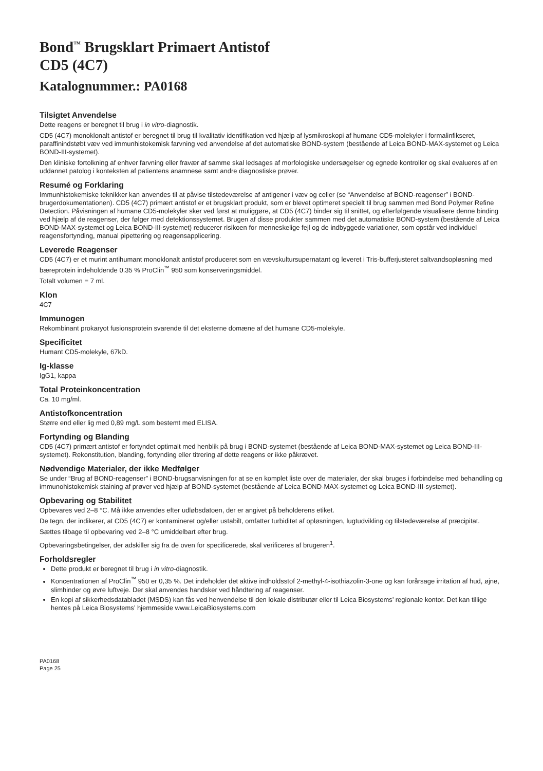Bond<sup>™</sup> Brugsklart Primaert Antistof
CD5 (4C7)
Katalognummer.: PA0168
Tilsigtet Anvendelse
Dette reagens er beregnet til brug i in vitro-diagnostik.
CD5 (4C7) monoklonalt antistof er beregnet til brug til kvalitativ identifikation ved hjælp af lysmikroskopi af humane CD5-molekyler i formalinfikseret, paraffinindstøbt væv ved immunhistokemisk farvning ved anvendelse af det automatiske BOND-system (bestående af Leica BOND-MAX-systemet og Leica BOND-III-systemet).
Den kliniske fortolkning af enhver farvning eller fravær af samme skal ledsages af morfologiske undersøgelser og egnede kontroller og skal evalueres af en uddannet patolog i konteksten af patientens anamnese samt andre diagnostiske prøver.
Resumé og Forklaring
Immunhistokemiske teknikker kan anvendes til at påvise tilstedeværelse af antigener i væv og celler (se “Anvendelse af BOND-reagenser” i BOND-brugerdokumentationen). CD5 (4C7) primært antistof er et brugsklart produkt, som er blevet optimeret specielt til brug sammen med Bond Polymer Refine Detection. Påvisningen af humane CD5-molekyler sker ved først at muliggøre, at CD5 (4C7) binder sig til snittet, og efterfølgende visualisere denne binding ved hjælp af de reagenser, der følger med detektionssystemet. Brugen af disse produkter sammen med det automatiske BOND-system (bestående af Leica BOND-MAX-systemet og Leica BOND-III-systemet) reducerer risikoen for menneskelige fejl og de indbyggede variationer, som opstår ved individuel reagensfortynding, manual pipettering og reagensapplicering.
Leverede Reagenser
CD5 (4C7) er et murint antihumant monoklonalt antistof produceret som en vævskultursupernatant og leveret i Tris-bufferjusteret saltvandsopløsning med bæreprotein indeholdende 0.35 % ProClin<sup>™</sup> 950 som konserveringsmiddel.
Totalt volumen = 7 ml.
Klon
4C7
Immunogen
Rekombinant prokaryot fusionsprotein svarende til det eksterne domæne af det humane CD5-molekyle.
Specificitet
Humant CD5-molekyle, 67kD.
Ig-klasse
IgG1, kappa
Total Proteinkoncentration
Ca. 10 mg/ml.
Antistofkoncentration
Større end eller lig med 0,89 mg/L som bestemt med ELISA.
Fortynding og Blanding
CD5 (4C7) primært antistof er fortyndet optimalt med henblik på brug i BOND-systemet (bestående af Leica BOND-MAX-systemet og Leica BOND-III-systemet). Rekonstitution, blanding, fortynding eller titrering af dette reagens er ikke påkrævet.
Nødvendige Materialer, der ikke Medfølger
Se under “Brug af BOND-reagenser” i BOND-brugsanvisningen for at se en komplet liste over de materialer, der skal bruges i forbindelse med behandling og immunohistokemisk staining af prøver ved hjælp af BOND-systemet (bestående af Leica BOND-MAX-systemet og Leica BOND-III-systemet).
Opbevaring og Stabilitet
Opbevares ved 2–8 °C. Må ikke anvendes efter udløbsdatoen, der er angivet på beholderens etiket.
De tegn, der indikerer, at CD5 (4C7) er kontamineret og/eller ustabilt, omfatter turbiditet af opløsningen, lugtudvikling og tilstedeværelse af præcipitat.
Sættes tilbage til opbevaring ved 2–8 °C umiddelbart efter brug.
Opbevaringsbetingelser, der adskiller sig fra de oven for specificerede, skal verificeres af brugeren<sup>1</sup>.
Forholdsregler
Dette produkt er beregnet til brug i in vitro-diagnostik.
Koncentrationen af ProClin<sup>™</sup> 950 er 0,35 %. Det indeholder det aktive indholdsstof 2-methyl-4-isothiazolin-3-one og kan forårsage irritation af hud, øjne, slimhinder og øvre luftveje. Der skal anvendes handsker ved håndtering af reagenser.
En kopi af sikkerhedsdatabladet (MSDS) kan fås ved henvendelse til den lokale distributør eller til Leica Biosystems’ regionale kontor. Det kan tillige hentes på Leica Biosystems’ hjemmeside www.LeicaBiosystems.com
PA0168
Page 25